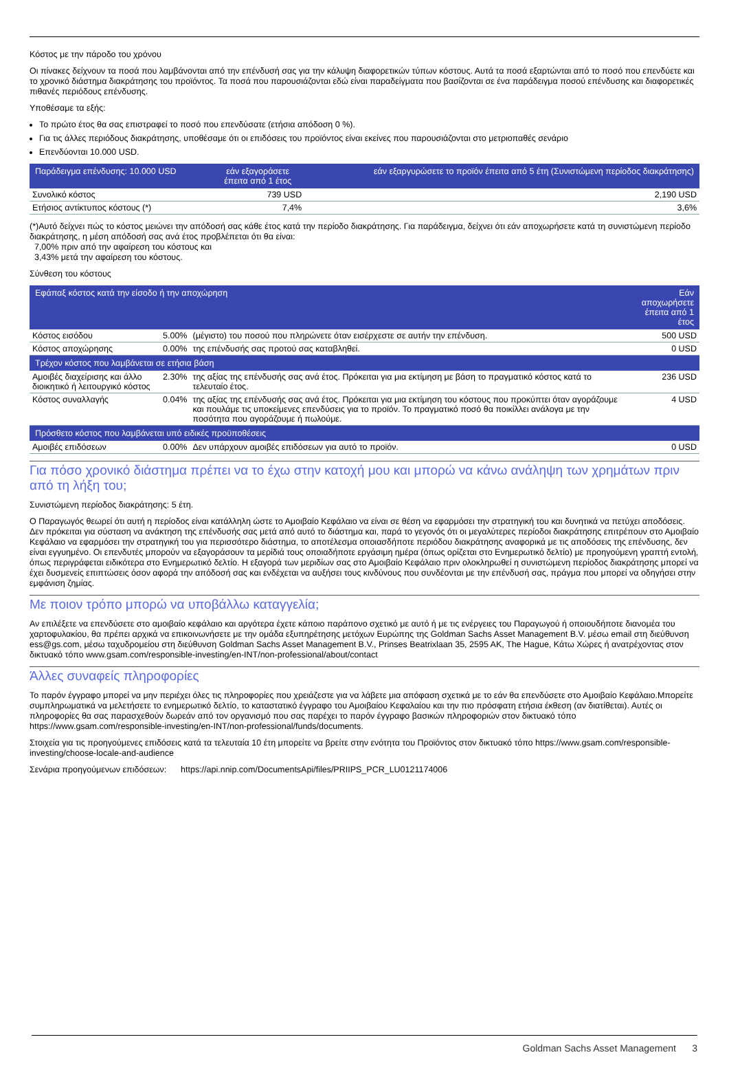Κόστος με την πάροδο του χρόνου
Οι πίνακες δείχνουν τα ποσά που λαμβάνονται από την επένδυσή σας για την κάλυψη διαφορετικών τύπων κόστους. Αυτά τα ποσά εξαρτώνται από το ποσό που επενδύετε και το χρονικό διάστημα διακράτησης του προϊόντος. Τα ποσά που παρουσιάζονται εδώ είναι παραδείγματα που βασίζονται σε ένα παράδειγμα ποσού επένδυσης και διαφορετικές πιθανές περιόδους επένδυσης.
Υποθέσαμε τα εξής:
Το πρώτο έτος θα σας επιστραφεί το ποσό που επενδύσατε (ετήσια απόδοση 0 %).
Για τις άλλες περιόδους διακράτησης, υποθέσαμε ότι οι επιδόσεις του προϊόντος είναι εκείνες που παρουσιάζονται στο μετριοπαθές σενάριο
Επενδύονται 10.000 USD.
| Παράδειγμα επένδυσης: 10.000 USD | εάν εξαγοράσετε έπειτα από 1 έτος | εάν εξαργυρώσετε το προϊόν έπειτα από 5 έτη (Συνιστώμενη περίοδος διακράτησης) |
| --- | --- | --- |
| Συνολικό κόστος | 739 USD | 2,190 USD |
| Ετήσιος αντίκτυπος κόστους (*) | 7,4% | 3,6% |
(*)Αυτό δείχνει πώς το κόστος μειώνει την απόδοσή σας κάθε έτος κατά την περίοδο διακράτησης. Για παράδειγμα, δείχνει ότι εάν αποχωρήσετε κατά τη συνιστώμενη περίοδο διακράτησης, η μέση απόδοσή σας ανά έτος προβλέπεται ότι θα είναι:
7,00% πριν από την αφαίρεση του κόστους και
3,43% μετά την αφαίρεση του κόστους.
Σύνθεση του κόστους
| Εφάπαξ κόστος κατά την είσοδο ή την αποχώρηση | | | Εάν αποχωρήσετε έπειτα από 1 έτος |
| --- | --- | --- | --- |
| Κόστος εισόδου | 5.00% | (μέγιστο) του ποσού που πληρώνετε όταν εισέρχεστε σε αυτήν την επένδυση. | 500 USD |
| Κόστος αποχώρησης | 0.00% | της επένδυσής σας προτού σας καταβληθεί. | 0 USD |
| Τρέχον κόστος που λαμβάνεται σε ετήσια βάση | | | |
| Αμοιβές διαχείρισης και άλλο διοικητικό ή λειτουργικό κόστος | 2.30% | της αξίας της επένδυσής σας ανά έτος. Πρόκειται για μια εκτίμηση με βάση το πραγματικό κόστος κατά το τελευταίο έτος. | 236 USD |
| Κόστος συναλλαγής | 0.04% | της αξίας της επένδυσής σας ανά έτος. Πρόκειται για μια εκτίμηση του κόστους που προκύπτει όταν αγοράζουμε και πουλάμε τις υποκείμενες επενδύσεις για το προϊόν. Το πραγματικό ποσό θα ποικίλλει ανάλογα με την ποσότητα που αγοράζουμε ή πωλούμε. | 4 USD |
| Πρόσθετο κόστος που λαμβάνεται υπό ειδικές προϋποθέσεις | | | |
| Αμοιβές επιδόσεων | 0.00% | Δεν υπάρχουν αμοιβές επιδόσεων για αυτό το προϊόν. | 0 USD |
Για πόσο χρονικό διάστημα πρέπει να το έχω στην κατοχή μου και μπορώ να κάνω ανάληψη των χρημάτων πριν από τη λήξη του;
Συνιστώμενη περίοδος διακράτησης: 5 έτη.
Ο Παραγωγός θεωρεί ότι αυτή η περίοδος είναι κατάλληλη ώστε το Αμοιβαίο Κεφάλαιο να είναι σε θέση να εφαρμόσει την στρατηγική του και δυνητικά να πετύχει αποδόσεις. Δεν πρόκειται για σύσταση να ανάκτηση της επένδυσής σας μετά από αυτό το διάστημα και, παρά το γεγονός ότι οι μεγαλύτερες περίοδοι διακράτησης επιτρέπουν στο Αμοιβαίο Κεφάλαιο να εφαρμόσει την στρατηγική του για περισσότερο διάστημα, το αποτέλεσμα οποιασδήποτε περιόδου διακράτησης αναφορικά με τις αποδόσεις της επένδυσης, δεν είναι εγγυημένο. Οι επενδυτές μπορούν να εξαγοράσουν τα μερίδιά τους οποιαδήποτε εργάσιμη ημέρα (όπως ορίζεται στο Ενημερωτικό δελτίο) με προηγούμενη γραπτή εντολή, όπως περιγράφεται ειδικότερα στο Ενημερωτικό δελτίο. Η εξαγορά των μεριδίων σας στο Αμοιβαίο Κεφάλαιο πριν ολοκληρωθεί η συνιστώμενη περίοδος διακράτησης μπορεί να έχει δυσμενείς επιπτώσεις όσον αφορά την απόδοσή σας και ενδέχεται να αυξήσει τους κινδύνους που συνδέονται με την επένδυσή σας, πράγμα που μπορεί να οδηγήσει στην εμφάνιση ζημίας.
Με ποιον τρόπο μπορώ να υποβάλλω καταγγελία;
Αν επιλέξετε να επενδύσετε στο αμοιβαίο κεφάλαιο και αργότερα έχετε κάποιο παράπονο σχετικό με αυτό ή με τις ενέργειες του Παραγωγού ή οποιουδήποτε διανομέα του χαρτοφυλακίου, θα πρέπει αρχικά να επικοινωνήσετε με την ομάδα εξυπηρέτησης μετόχων Ευρώπης της Goldman Sachs Asset Management B.V. μέσω email στη διεύθυνση ess@gs.com, μέσω ταχυδρομείου στη διεύθυνση Goldman Sachs Asset Management B.V., Prinses Beatrixlaan 35, 2595 AK, The Hague, Κάτω Χώρες ή ανατρέχοντας στον δικτυακό τόπο www.gsam.com/responsible-investing/en-INT/non-professional/about/contact
Άλλες συναφείς πληροφορίες
Το παρόν έγγραφο μπορεί να μην περιέχει όλες τις πληροφορίες που χρειάζεστε για να λάβετε μια απόφαση σχετικά με το εάν θα επενδύσετε στο Αμοιβαίο Κεφάλαιο.Μπορείτε συμπληρωματικά να μελετήσετε το ενημερωτικό δελτίο, το καταστατικό έγγραφο του Αμοιβαίου Κεφαλαίου και την πιο πρόσφατη ετήσια έκθεση (αν διατίθεται). Αυτές οι πληροφορίες θα σας παρασχεθούν δωρεάν από τον οργανισμό που σας παρέχει το παρόν έγγραφο βασικών πληροφοριών στον δικτυακό τόπο https://www.gsam.com/responsible-investing/en-INT/non-professional/funds/documents.
Στοιχεία για τις προηγούμενες επιδόσεις κατά τα τελευταία 10 έτη μπορείτε να βρείτε στην ενότητα του Προϊόντος στον δικτυακό τόπο https://www.gsam.com/responsible-investing/choose-locale-and-audience
Σενάρια προηγούμενων επιδόσεων: https://api.nnip.com/DocumentsApi/files/PRIIPS_PCR_LU0121174006
Goldman Sachs Asset Management 3